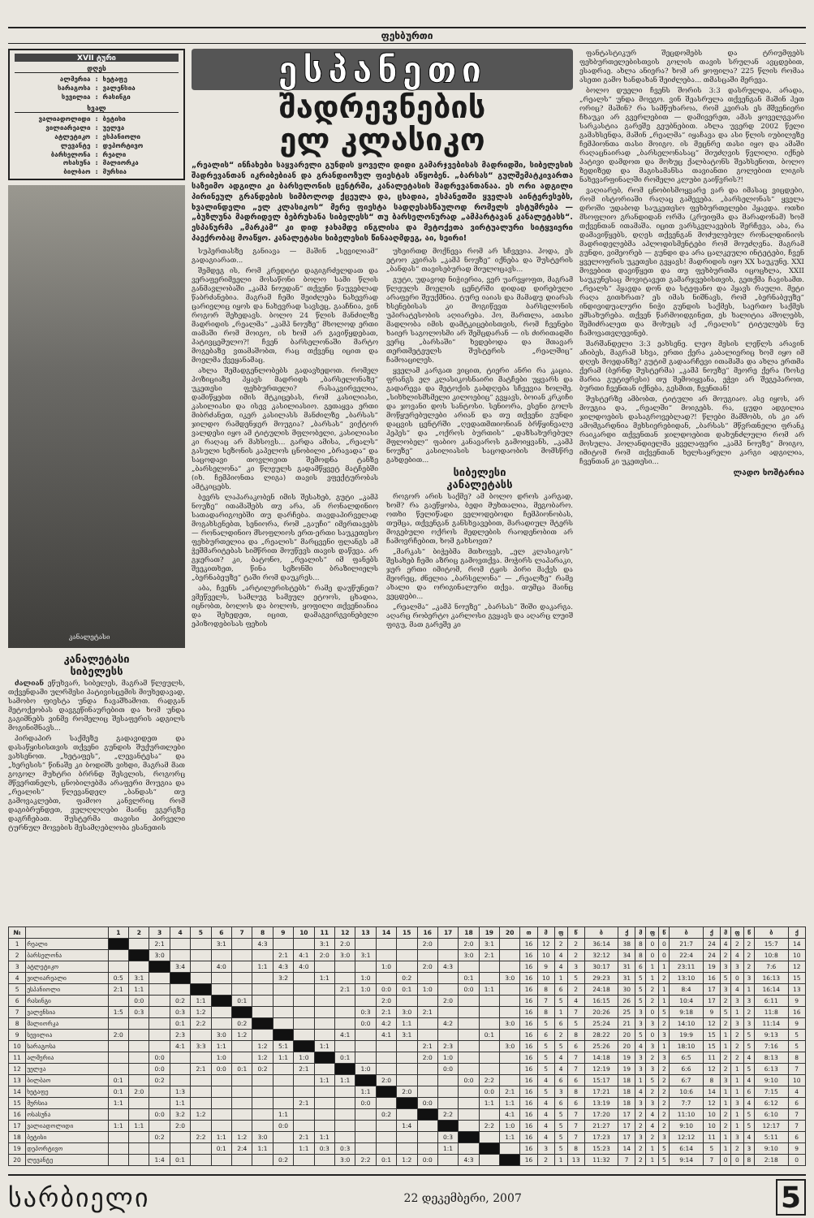ფეხბურთი
XVII ტური
დღეს
ალმერია: ხეტაფე
სარაგოსა: ვალენსია
სევილია: რასინგი
ხვალ
ვალიადოლიდი: ბეტისი
ვილიარეალი: უელვა
ატლეტიკო: ესპანიოლი
ლევანტე: დეპორტივო
ბარსელონა: რეალი
ოსასუნა: მალიორკა
ბილბაო: მურსია
კანალეტასი
კანალეტასი
სიბელესს
ძალიან ეწუხვარ, სიბელეს, მაგრამ წლეულს, თქვენდამი ულრმესი პატივისცემის მიუხედავად, სამობო ფიესტა უნდა ჩავაშხამოთ. რადგან მეტოქეობას დავგეწინაურებით და ხომ უნდა გაგიმნებს ვინმე რომელიც შესაფერის ადგილს მოგინიშნავს...
პირდაპირ საქმეზე გადავიდეთ და დასაწყისისთვის თქვენი გუნდის შუქურთლები ვახსენოთ. „ხეტაფეს“, „ლევანტესა“ და „ხერესის“ წინაშე კი ბოდიშს ვიხდი, მაგრამ მათ გოგოლ მუხტრი ბრრნდ შესვლის, როგორც მწვერთნელს, ცნობილებმა არაფერი მოუგია და „რეალის“ წლევანდელ „ბანდას“ თუ გამოვაკლებთ, ფამოო კანვლრიც რომ დაგიბრუნდეთ, ვულღლღები მაინც ვგერგზე დაგრჩებათ. შუსტერმა თავისი პირველი ტურნულ მოვების მესამღებლობა ესანეთის
ესპანეთი
შადრევნების
ელ კლასიკო
„რეალის“ ინჩახები საყვარელი გუნდის ყოველი დიდი გამარჯვებისას მადრიდში, სიბელესის შადრევანთან იკრიბებიან და გრანდიოზულ ფიესტას აწყობენ. „ბარსას“ გულშემატკივართა საზეიმო ადგილი კი ბარსელონის ცენტრში, კანალეტასის შადრევანთანაა. ეს ორი ადგილი პირინეულ გრანდების სიმბოლოდ ქცეულა და, ცხადია, ესპანეთში ყველას აინტერესებს, ხვალინდელი „ელ კლასიკოს“ მერე ფიესტა სადღესასწაულოდ რომელს ესტუმრება — „ბუზლუნა მადრიდელ ბებრუხანა სიბელესს“ თუ ბარსელონურად „ამპარტავან კანალეტასს“. ესპანურმა „მარკამ“ კი დიდ ჯახამდე ინგლისა და მეტოქეთა ვირტუალური სიტყვიერი პაექრობაც მოაწყო. კანალეტასი სიბელესის წინააღმდეგ, აი, სეირი!
სუპერთასზე განიავა — მაშინ „სევილიამ“ გადაგიარათ...
შემდეგ ის, რომ კრედიტი დაგიგრძელდათ და ვერაფერიმეელი მოსაწონი ბოლო სამი წლის განმავლობაში „კამპ ნოუდან“ თქვენი წაუვებლად წაბრძანებია. მაგრამ ჩემი შეიძლება ნახევრად ცარიელიც იყოს და ნახევრად სავსეც, გააჩნია, ვინ როგორ შეხედავს. ბოლო 24 წლის მანძილზე მადრიდის „რეალმა“ „კამპ ნოუზე“ მხოლოდ ერთი თამაში რომ მოიგო, ის ხომ არ გავიწყდებათ, პატივცემულო?! ჩვენ ბარსელონაში მარტო მოგებაზე ვთამაშობთ, რაც თქვენც იცით და მოელმა ქვეყანამაც.
ახლა შემადგენლობებს გადავხედოთ. რომელ პოზიციაზე ჰყავს მადრიდს „ბარსელონაზე“ უკეთესი ფეხბურთელი? რასაკვირველია, დამიწყებთ იმის მტკიცებას, რომ კასილიასი, კასილიასი და ისევ კასილიასიო. გეთაყვა ერთი მიბრძანეთ, იკერ კასილასს მანძილზე „ბარსას“ ჯილდო რამდენჯერ მოუგია? „ბარსას“ ვიქტორ ვალდესი იყო ამ ტიტულის მფლობელი, კასილიასი კი რაღაც არ მახსოვს... გარდა ამისა, „რეალს“ გასული სეზონის კაპელოს ცნობილი „ბრავადა“ და საცოდავი თოვლივით შემოდნა ტანზე „ბარსელონა“ კი წლეულს გადამწყვეტ მატჩებში (იხ. ჩემპიონთა ლიგა) თავის ვფექტურობას ამტკიცებს.
ბევრს ლაპარაკობენ იმის შესახებ, გუტი „კამპ ნოუზე“ ითამაშებს თუ არა, ან რონალდინიო სათადარიგოებში თუ დარჩება. თავდაპირველად მოგახსენებთ, სენიორა, რომ „გაუჩი“ იმერთავებს — რონალდინიო მსოფლიოს ერთ-ერთი საუკეთესო ფეხბურთელია და „რეალის“ მარცვენი ფლანგს ამ ჭეშმარიტებას სიმწრით მოუწევს თავის დაწევა. არ გჯერათ? კი, ბატონო, „რეალის“ იმ ფანებს შეეკითხეთ, წინა სეზონში ბრაზილიელს „ბერნაბეუზე“ ტაში რომ დაუკრეს...
აბა, ჩვენს „არტილერისტებს“ რამე დაუწუნეთ? ვმეწველს, სამლუგ სამეულ ეტოოს, ცხადია, იცნობთ, ბოლოს და ბოლოს, ყოფილი თქვენიანია და შეხედეთ, იცით, დამაგვირგვინებელი ეპიზოდებისას ფეხის
უხეირთდ მოქნევა რომ არ სჩვევია. პოდა, ეს ეტოო კვირას „კამპ ნოუზე“ იქნება და შუსტერის „ბანდას“ თავისებურად მიულოცავს...
გუტი, უდავოდ ნიჭიერია, ვერ უარვყოფთ, მაგრამ წლეულს მოელის ცენტრში დიდად დირებული არაფერი შეუქმნია. ტურე იაიას და მამადუ დიარას ხსენებისას კი მოგიწევთ ბარსელონის უპირატესობის აღიარება. ჰო, მართლა, ათასი მადლობა იმის დამტკიცებისთვის, რომ ჩვენები ხაიერ საგოლოსმი არ შემცდარან — ის ძირითადში ვერც „ბარსაში“ ხვდებოდა და მთავარ თერთმეტეულს შუსტერის „რეალშიც“ ჩამოაცილეს.
ყველამ კარგათ ვიცით, ტიერი ანრი რა კაცია. ფრანგს ელ კლასიკოსნაირი მატჩები უყვარს და გადარევა და მეტოქის გაბდღება სჩვევია ხოლმე. „სიხხლისმსმელი კილოებიც“ გვყავს, ბოიან კრკიჩი და ჯოვანი დოს სანტოსი. სენიორა, ესენი გოლს მოწყურებულები არიან და თუ თქვენი გუნდი დაცვის ცენტრში „ღედათმთიონიან ბრწყინვალე პეპეს“ და „ოქროს ბურთის“ „დაზსახურებულ მფლობელ“ ფაბიო კანავაროს გამოიყვანს, „კამპ ნოუზე“ კასილიასის საცოდაობის მომსწრე გახდებით...
სიბელესი
კანალეტასს
როგორ არის საქმე? ამ ბოლო დროს კარგად, ხომ? რა გაეწყობა, ბედი მუხთალია, მეგობარო. ოთხი წელიწადი ველოდებოდი ჩემპიონობას, თუმცა, თქვენგან განსხვავებით, მარადიულ მტერს მოგებული ოქროს მედლების რაოდენობით არ ჩამოვრჩებით, ხომ გახსოვთ?
„მარკას“ ბიჭებმა მთხოვეს, „ელ კლასიკოს“ შესახებ ჩემი აზრიც გამოვთქვა. მოჭირს ლაპარაკი, ჯერ ერთი იმიტომ, რომ ტყის პირი მაქვს და მეორეც, ძნელია „ბარსელონა“ — „რეალზე“ რამე ახალი და ორიგინალური თქვა. თუმცა მაინც ვეცდები...
„რეალმა“ „კამპ ნოუზე“ „ბარსას“ შიში დაკარგა. აღარც რობერტო კარლოსი გვყავს და აღარც ლუიშ ფიგუ, მათ გარეშე კი
ფანტასტიკურ შეცდომებს და ტრიუმფებს ფეხბურთელებისთვის გოლის თავის სრულან ავცდებით, ესადრაე. ახლა ანიერა? ხომ არ ყოფილა? 225 წლის რომაა ასეთი გამო ხანდახან შეიძლება... თმასცაში მერევა.
ბოლო დუელი ჩვენს შორის 3:3 დასრულდა, არადა, „რეალს“ უნდა მოეგო. ვინ შეასრულა თქვენგან მაშინ ჰეთ ორიც? მაშინ? რა სამწუხაროა, რომ კვირას ეს მშვენიერი ჩხაუკი არ გვერლებით — დამივერეთ, ამას ყოველგვარი სარკასტია გარეშე გეუბნებით. ახლა უვერდ 2002 წელი გამახსენდა, მაშინ „რეალმა“ იყაჩავა და ასი წლის იუბილეზე ჩემპიონთა თასი მოიგო. ის მეცნრე თასი იყო და ამაში რაღაცნაირად „ბარსელონასაც“ მიუძღვის წვლილი. იქნებ პატივი დამდოთ და მოხუც ქალბატონს შეახსენოთ, ბოლო ზედიზედ და მაგისამანსა თავიანთი გოლებით ლიგის ნახევარფინალში რომელი კლუბი გაიწვრის?!
ვაღიარებ, რომ ცნობისმოყვარე ვარ და იმასაც ვიცდები, რომ ისტორიაში რაღაც გამევება. „ბარსელონას“ ყველა დროში უდაბოდ საუკეთესო ფეხბურთელები ჰყავდა. ოთხი მსოფლიო გრანდიდან ორმა (კრუიფმა და მარადონამ) ხომ თქვენთან ითამაშა. იცით ვარსკვლავების შერჩევა, აბა, რა დამავიწყებს, დღეს თქვენგან მოძულებულ რონალდინიოს მადრიდელებმა აპლოდისმენტები რომ მოუძღვნა. მაგრამ გუნდი, ვიმეორებ — გუნდი და არა ცალკეული ინტეტები, ჩვენ ყველოფრის უკეთესი გვყავს! მადრიდის იყო XX საუკუნე. XXI მოვებით დავიწყეთ და თუ ფეხბურთმა იცოცხლა, XXII საუკუნესაც მოვიტავეთ გამარჯვებისთვის, გეთქმა ჩავისამთ. „რეალს“ ჰყავდა დონ და სტეფანო და ჰყავს რაული. მეტი რაღა გითხრათ? ეს იმას ნიშნავს, რომ „ბერნაბეუზე“ ინდივიდუალური ნიჭი გუნდის საქმეს, საერთო საქმეს ემსახურება. თქვენ წარმოიდგინეთ, ეს ხალიტია აშოლებს, შემიძრალეთ და მოხუცს აქ „რეალის“ ტიტულებს ნუ ჩამოვათვლევინებ.
შარშანდელი 3:3 ეახსენე. ლეო მესის ლეწლს არავინ აჩიბეს, მაგრამ სხვა, ერთი ქერა კაბალიერიც ხომ იყო იმ დღეს მოედანზე? გუტიმ გადაარჩევი ითამაშა და ახლა ერთმა ქერამ (ბერნდ შუსტერმა) „კამპ ნოუზე“ მეორე ქერა (ხოსე მარია გუტიერესი) თუ შემოიყვანა, ეჭვი არ შეგეპაროთ, ბურთი ჩვენთან იქნება, გესმით, ჩვენთან!
შუსტერზე ამბობთ, ტიტული არ მოუგიაო. ასე იყოს, არ მოუგია და, „რეალში“ მოიგებს. რა, ცუდი ადგილია ჯილდოების დასაგროვებლად?! წლები მამშობს, ის კი არ ამომგარდნია მეხსიერებიდან, „ბარსას“ მწვრთნელი ფრანკ რაიკარდი თქვენთან ჯილდოებით დახუნძლული რომ არ მოსულა. ჰოლანდიელმა ყველაფერი „კამპ ნოუზე“ მოიგო, იმიტომ რომ თქვენთან ხელსაყრელი კარგი ადგილია, ჩვენთან კი უკეთესი...
ლადო ხოშტარია
| № | | 1 | 2 | 3 | 4 | 5 | 6 | 7 | 8 | 9 | 10 | 11 | 12 | 13 | 14 | 15 | 16 | 17 | 18 | 19 | 20 | თ | მ | ფ | წ | ბ | ქ | მ | ფ | წ | ბ | ქ | მ | ფ | წ | ბ | ქ |
| --- | --- | --- | --- | --- | --- | --- | --- | --- | --- | --- | --- | --- | --- | --- | --- | --- | --- | --- | --- | --- | --- | --- | --- | --- | --- | --- | --- | --- | --- | --- | --- | --- | --- | --- | --- | --- | --- |
| 1 | რეალი | | | 2:1 | | | 3:1 | | 4:3 | | | 3:1 | 2:0 | | | | 2:0 | | 2:0 | 3:1 | | 16 | 12 | 2 | 2 | 36:14 | 38 | 8 | 0 | 0 | 21:7 | 24 | 4 | 2 | 2 | 15:7 | 14 |
| 2 | ბარსელონა | | | 3:0 | | | | | | 2:1 | 4:1 | 2:0 | 3:0 | 3:1 | | | | | 3:0 | 2:1 | | 16 | 10 | 4 | 2 | 32:12 | 34 | 8 | 0 | 0 | 22:4 | 24 | 2 | 4 | 2 | 10:8 | 10 |
| 3 | ატლეტიკო | | | | 3:4 | | 4:0 | | 1:1 | 4:3 | 4:0 | | | | 1:0 | | 2:0 | 4:3 | | | | 16 | 9 | 4 | 3 | 30:17 | 31 | 6 | 1 | 1 | 23:11 | 19 | 3 | 3 | 2 | 7:6 | 12 |
| 4 | ვილიარეალი | 0:5 | 3:1 | | | | | | | 3:2 | | 1:1 | | 1:0 | | 0:2 | | | 0:1 | | 3:0 | 16 | 10 | 1 | 5 | 29:23 | 31 | 5 | 1 | 2 | 13:10 | 16 | 5 | 0 | 3 | 16:13 | 15 |
| 5 | ესპანიოლი | 2:1 | 1:1 | | | | | | | | | | 2:1 | 1:0 | 0:0 | 0:1 | 1:0 | | 0:0 | 1:1 | | 16 | 8 | 6 | 2 | 24:18 | 30 | 5 | 2 | 1 | 8:4 | 17 | 3 | 4 | 1 | 16:14 | 13 |
| 6 | რასინგი | | 0:0 | | 0:2 | 1:1 | | 0:1 | | | | | | | 2:0 | | | 2:0 | | | | 16 | 7 | 5 | 4 | 16:15 | 26 | 5 | 2 | 1 | 10:4 | 17 | 2 | 3 | 3 | 6:11 | 9 |
| 7 | ვალენსია | 1:5 | 0:3 | | 0:3 | 1:2 | | | | | | | | 0:3 | 2:1 | 3:0 | 2:1 | | | | | 16 | 8 | 1 | 7 | 20:26 | 25 | 3 | 0 | 5 | 9:18 | 9 | 5 | 1 | 2 | 11:8 | 16 |
| 8 | მალიორკა | | | | 0:1 | 2:2 | | 0:2 | | | | | | 0:0 | 4:2 | 1:1 | | 4:2 | | | 3:0 | 16 | 5 | 6 | 5 | 25:24 | 21 | 3 | 3 | 2 | 14:10 | 12 | 2 | 3 | 3 | 11:14 | 9 |
| 9 | სევილია | 2:0 | | | 2:3 | | 3:0 | 1:2 | | | | | 4:1 | | 4:1 | 3:1 | | | | 0:1 | | 16 | 6 | 2 | 8 | 28:22 | 20 | 5 | 0 | 3 | 19:9 | 15 | 1 | 2 | 5 | 9:13 | 5 |
| 10 | სარაგოსა | | | | 4:1 | 3:3 | 1:1 | | 1:2 | 5:1 | | 1:1 | | | | | 2:1 | 2:3 | | | 3:0 | 16 | 5 | 5 | 6 | 25:26 | 20 | 4 | 3 | 1 | 18:10 | 15 | 1 | 2 | 5 | 7:16 | 5 |
| 11 | ალმერია | | | 0:0 | | | 1:0 | | 1:2 | 1:1 | 1:0 | | 0:1 | | | | 2:0 | 1:0 | | | | 16 | 5 | 4 | 7 | 14:18 | 19 | 3 | 2 | 3 | 6:5 | 11 | 2 | 2 | 4 | 8:13 | 8 |
| 12 | უელვა | | | 0:0 | | 2:1 | 0:0 | 0:1 | 0:2 | | 2:1 | | | 1:0 | | | | 0:0 | | | | 16 | 5 | 4 | 7 | 12:19 | 19 | 3 | 3 | 2 | 6:6 | 12 | 2 | 1 | 5 | 6:13 | 7 |
| 13 | ბილბაო | 0:1 | | 0:2 | | | | | | | | 1:1 | 1:1 | | 2:0 | | | | 0:0 | 2:2 | | 16 | 4 | 6 | 6 | 15:17 | 18 | 1 | 5 | 2 | 6:7 | 8 | 3 | 1 | 4 | 9:10 | 10 |
| 14 | ხეტაფე | 0:1 | 2:0 | | 1:3 | | | | | | | | | 1:1 | | 2:0 | | | | 0:0 | 2:1 | 16 | 5 | 3 | 8 | 17:21 | 18 | 4 | 2 | 2 | 10:6 | 14 | 1 | 1 | 6 | 7:15 | 4 |
| 15 | მურსია | 1:1 | | | 1:1 | | | | | | 2:1 | | | 0:0 | | | 0:0 | | | 1:1 | 1:1 | 16 | 4 | 6 | 6 | 13:19 | 18 | 3 | 3 | 2 | 7:7 | 12 | 1 | 3 | 4 | 6:12 | 6 |
| 16 | ოსასუნა | | | 0:0 | 3:2 | 1:2 | | | | 1:1 | | | | | 0:2 | | | 2:2 | | | 4:1 | 16 | 4 | 5 | 7 | 17:20 | 17 | 2 | 4 | 2 | 11:10 | 10 | 2 | 1 | 5 | 6:10 | 7 |
| 17 | ვალიადოლიდი | 1:1 | 1:1 | | 2:0 | | | | | 0:0 | | | | | | 1:4 | | | | 2:2 | 1:0 | 16 | 4 | 5 | 7 | 21:27 | 17 | 2 | 4 | 2 | 9:10 | 10 | 2 | 1 | 5 | 12:17 | 7 |
| 18 | ბეტისი | | | 0:2 | | 2:2 | 1:1 | 1:2 | 3:0 | | 2:1 | 1:1 | | | | | | 0:3 | | | 1:1 | 16 | 4 | 5 | 7 | 17:23 | 17 | 3 | 2 | 3 | 12:12 | 11 | 1 | 3 | 4 | 5:11 | 6 |
| 19 | დეპორტივო | | | | | | 0:1 | 2:4 | 1:1 | | 1:1 | 0:3 | 0:3 | | | | | 1:1 | | | | 16 | 3 | 5 | 8 | 15:23 | 14 | 2 | 1 | 5 | 6:14 | 5 | 1 | 2 | 3 | 9:10 | 9 |
| 20 | ლევანტე | | | 1:4 | 0:1 | | | | | 0:2 | | | 3:0 | 2:2 | 0:1 | 1:2 | 0:0 | | 4:3 | | | 16 | 2 | 1 | 13 | 11:32 | 7 | 2 | 1 | 5 | 9:14 | 7 | 0 | 0 | 8 | 2:18 | 0 |
სარბიელი 22 დეკემბერი, 2007 5